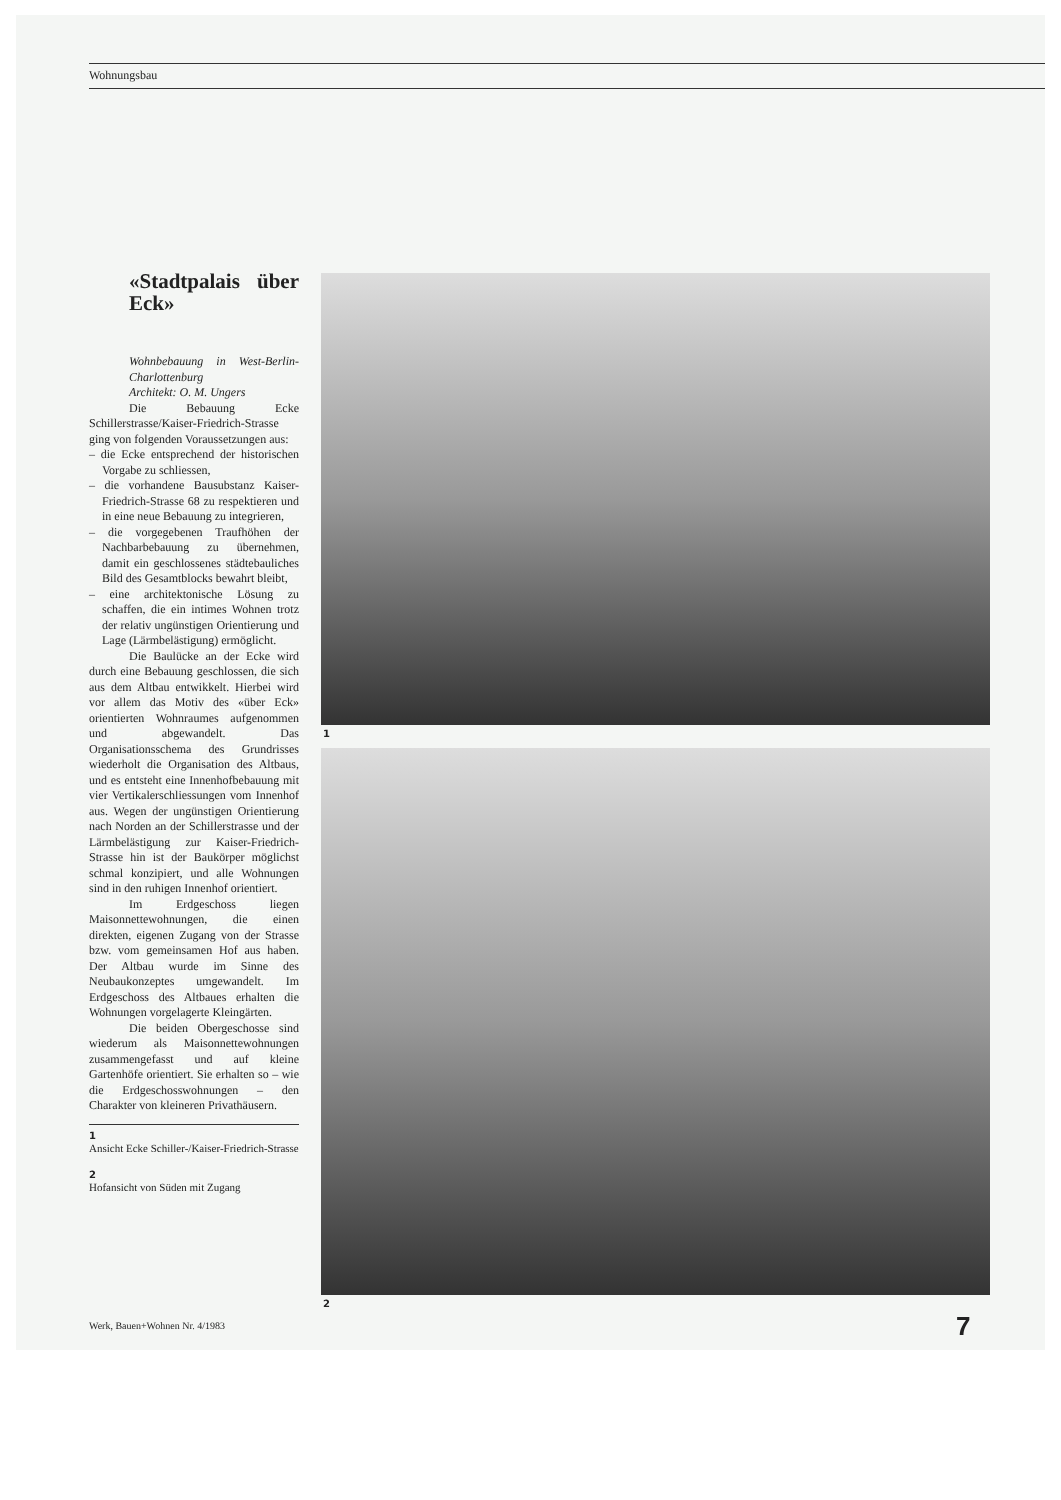Wohnungsbau
«Stadtpalais über Eck»
Wohnbebauung in West-Berlin-Charlottenburg
Architekt: O. M. Ungers
Die Bebauung Ecke Schillerstrasse/Kaiser-Friedrich-Strasse ging von folgenden Voraussetzungen aus:
– die Ecke entsprechend der historischen Vorgabe zu schliessen,
– die vorhandene Bausubstanz Kaiser-Friedrich-Strasse 68 zu respektieren und in eine neue Bebauung zu integrieren,
– die vorgegebenen Traufhöhen der Nachbarbebauung zu übernehmen, damit ein geschlossenes städtebauliches Bild des Gesamtblocks bewahrt bleibt,
– eine architektonische Lösung zu schaffen, die ein intimes Wohnen trotz der relativ ungünstigen Orientierung und Lage (Lärmbelästigung) ermöglicht.
Die Baulücke an der Ecke wird durch eine Bebauung geschlossen, die sich aus dem Altbau entwikkelt. Hierbei wird vor allem das Motiv des «über Eck» orientierten Wohnraumes aufgenommen und abgewandelt. Das Organisationsschema des Grundrisses wiederholt die Organisation des Altbaus, und es entsteht eine Innenhofbebauung mit vier Vertikalerschliessungen vom Innenhof aus. Wegen der ungünstigen Orientierung nach Norden an der Schillerstrasse und der Lärmbelästigung zur Kaiser-Friedrich-Strasse hin ist der Baukörper möglichst schmal konzipiert, und alle Wohnungen sind in den ruhigen Innenhof orientiert.
Im Erdgeschoss liegen Maisonnettewohnungen, die einen direkten, eigenen Zugang von der Strasse bzw. vom gemeinsamen Hof aus haben. Der Altbau wurde im Sinne des Neubaukonzeptes umgewandelt. Im Erdgeschoss des Altbaues erhalten die Wohnungen vorgelagerte Kleingärten.
Die beiden Obergeschosse sind wiederum als Maisonnettewohnungen zusammengefasst und auf kleine Gartenhöfe orientiert. Sie erhalten so – wie die Erdgeschosswohnungen – den Charakter von kleineren Privathäusern.
1
Ansicht Ecke Schiller-/Kaiser-Friedrich-Strasse
2
Hofansicht von Süden mit Zugang
1
2
Werk, Bauen+Wohnen Nr. 4/1983 7